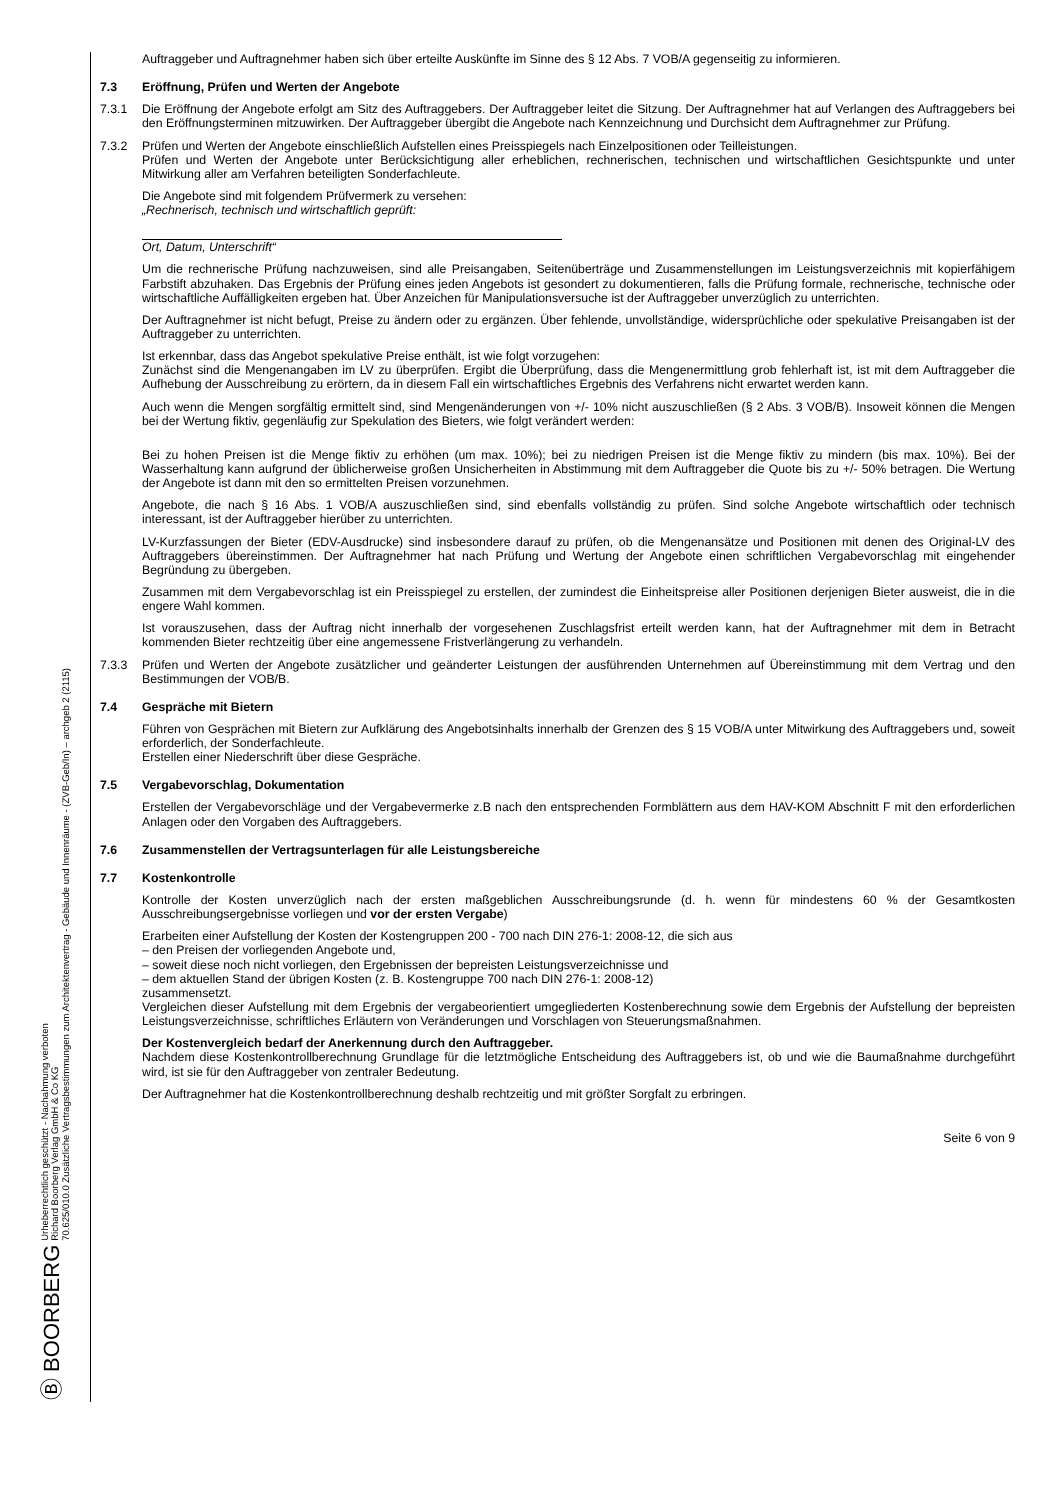Ⓑ BOORBERG Urheberrechtlich geschützt - Nachahmung verboten
Richard Boorberg Verlag GmbH & Co KG
70.625/010.0 Zusätzliche Vertragsbestimmungen zum Architektenvertrag - Gebäude und Innenräume - (ZVB-Geb/In) – archgeb 2 (2115)
Auftraggeber und Auftragnehmer haben sich über erteilte Auskünfte im Sinne des § 12 Abs. 7 VOB/A gegenseitig zu informieren.
7.3 Eröffnung, Prüfen und Werten der Angebote
7.3.1 Die Eröffnung der Angebote erfolgt am Sitz des Auftraggebers. Der Auftraggeber leitet die Sitzung. Der Auftragnehmer hat auf Verlangen des Auftraggebers bei den Eröffnungsterminen mitzuwirken. Der Auftraggeber übergibt die Angebote nach Kennzeichnung und Durchsicht dem Auftragnehmer zur Prüfung.
7.3.2 Prüfen und Werten der Angebote einschließlich Aufstellen eines Preisspiegels nach Einzelpositionen oder Teilleistungen.
Prüfen und Werten der Angebote unter Berücksichtigung aller erheblichen, rechnerischen, technischen und wirtschaftlichen Gesichtspunkte und unter Mitwirkung aller am Verfahren beteiligten Sonderfachleute.
Die Angebote sind mit folgendem Prüfvermerk zu versehen:
„Rechnerisch, technisch und wirtschaftlich geprüft:
Ort, Datum, Unterschrift“
Um die rechnerische Prüfung nachzuweisen, sind alle Preisangaben, Seitenüberträge und Zusammenstellungen im Leistungsverzeichnis mit kopierfähigem Farbstift abzuhaken. Das Ergebnis der Prüfung eines jeden Angebots ist gesondert zu dokumentieren, falls die Prüfung formale, rechnerische, technische oder wirtschaftliche Auffälligkeiten ergeben hat. Über Anzeichen für Manipulationsversuche ist der Auftraggeber unverzüglich zu unterrichten.
Der Auftragnehmer ist nicht befugt, Preise zu ändern oder zu ergänzen. Über fehlende, unvollständige, widersprüchliche oder spekulative Preisangaben ist der Auftraggeber zu unterrichten.
Ist erkennbar, dass das Angebot spekulative Preise enthält, ist wie folgt vorzugehen:
Zunächst sind die Mengenangaben im LV zu überprüfen. Ergibt die Überprüfung, dass die Mengenermittlung grob fehlerhaft ist, ist mit dem Auftraggeber die Aufhebung der Ausschreibung zu erörtern, da in diesem Fall ein wirtschaftliches Ergebnis des Verfahrens nicht erwartet werden kann.
Auch wenn die Mengen sorgfältig ermittelt sind, sind Mengenänderungen von +/- 10% nicht auszuschließen (§ 2 Abs. 3 VOB/B). Insoweit können die Mengen bei der Wertung fiktiv, gegenläufig zur Spekulation des Bieters, wie folgt verändert werden:
Bei zu hohen Preisen ist die Menge fiktiv zu erhöhen (um max. 10%); bei zu niedrigen Preisen ist die Menge fiktiv zu mindern (bis max. 10%). Bei der Wasserhaltung kann aufgrund der üblicherweise großen Unsicherheiten in Abstimmung mit dem Auftraggeber die Quote bis zu +/- 50% betragen. Die Wertung der Angebote ist dann mit den so ermittelten Preisen vorzunehmen.
Angebote, die nach § 16 Abs. 1 VOB/A auszuschließen sind, sind ebenfalls vollständig zu prüfen. Sind solche Angebote wirtschaftlich oder technisch interessant, ist der Auftraggeber hierüber zu unterrichten.
LV-Kurzfassungen der Bieter (EDV-Ausdrucke) sind insbesondere darauf zu prüfen, ob die Mengenansätze und Positionen mit denen des Original-LV des Auftraggebers übereinstimmen. Der Auftragnehmer hat nach Prüfung und Wertung der Angebote einen schriftlichen Vergabevorschlag mit eingehender Begründung zu übergeben.
Zusammen mit dem Vergabevorschlag ist ein Preisspiegel zu erstellen, der zumindest die Einheitspreise aller Positionen derjenigen Bieter ausweist, die in die engere Wahl kommen.
Ist vorauszusehen, dass der Auftrag nicht innerhalb der vorgesehenen Zuschlagsfrist erteilt werden kann, hat der Auftragnehmer mit dem in Betracht kommenden Bieter rechtzeitig über eine angemessene Fristverlängerung zu verhandeln.
7.3.3 Prüfen und Werten der Angebote zusätzlicher und geänderter Leistungen der ausführenden Unternehmen auf Übereinstimmung mit dem Vertrag und den Bestimmungen der VOB/B.
7.4 Gespräche mit Bietern
Führen von Gesprächen mit Bietern zur Aufklärung des Angebotsinhalts innerhalb der Grenzen des § 15 VOB/A unter Mitwirkung des Auftraggebers und, soweit erforderlich, der Sonderfachleute.
Erstellen einer Niederschrift über diese Gespräche.
7.5 Vergabevorschlag, Dokumentation
Erstellen der Vergabevorschläge und der Vergabevermerke z.B nach den entsprechenden Formblättern aus dem HAV-KOM Abschnitt F mit den erforderlichen Anlagen oder den Vorgaben des Auftraggebers.
7.6 Zusammenstellen der Vertragsunterlagen für alle Leistungsbereiche
7.7 Kostenkontrolle
Kontrolle der Kosten unverzüglich nach der ersten maßgeblichen Ausschreibungsrunde (d. h. wenn für mindestens 60 % der Gesamtkosten Ausschreibungsergebnisse vorliegen und vor der ersten Vergabe)
Erarbeiten einer Aufstellung der Kosten der Kostengruppen 200 - 700 nach DIN 276-1: 2008-12, die sich aus
– den Preisen der vorliegenden Angebote und,
– soweit diese noch nicht vorliegen, den Ergebnissen der bepreisten Leistungsverzeichnisse und
– dem aktuellen Stand der übrigen Kosten (z. B. Kostengruppe 700 nach DIN 276-1: 2008-12)
zusammensetzt.
Vergleichen dieser Aufstellung mit dem Ergebnis der vergabeorientiert umgegliederten Kostenberechnung sowie dem Ergebnis der Aufstellung der bepreisten Leistungsverzeichnisse, schriftliches Erläutern von Veränderungen und Vorschlagen von Steuerungsmaßnahmen.
Der Kostenvergleich bedarf der Anerkennung durch den Auftraggeber.
Nachdem diese Kostenkontrollberechnung Grundlage für die letztmögliche Entscheidung des Auftraggebers ist, ob und wie die Baumaßnahme durchgeführt wird, ist sie für den Auftraggeber von zentraler Bedeutung.
Der Auftragnehmer hat die Kostenkontrollberechnung deshalb rechtzeitig und mit größter Sorgfalt zu erbringen.
Seite 6 von 9